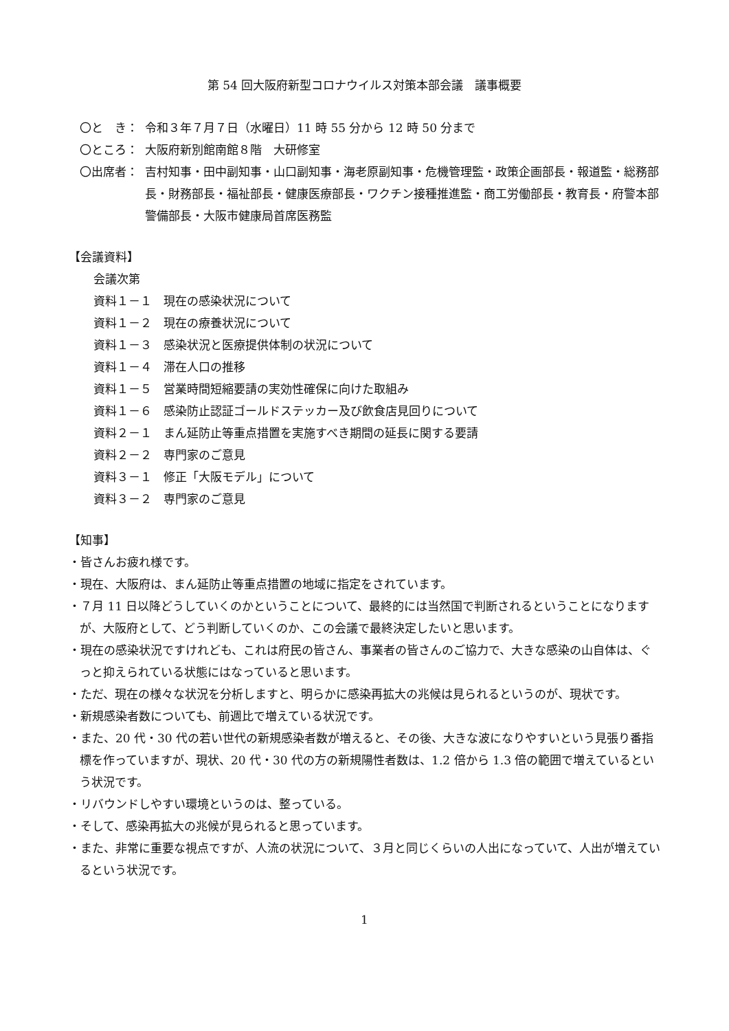第 54 回大阪府新型コロナウイルス対策本部会議　議事概要
〇と　き： 令和３年７月７日（水曜日）11 時 55 分から 12 時 50 分まで
〇ところ： 大阪府新別館南館８階　大研修室
〇出席者： 吉村知事・田中副知事・山口副知事・海老原副知事・危機管理監・政策企画部長・報道監・総務部長・財務部長・福祉部長・健康医療部長・ワクチン接種推進監・商工労働部長・教育長・府警本部警備部長・大阪市健康局首席医務監
【会議資料】
会議次第
資料１－１　現在の感染状況について
資料１－２　現在の療養状況について
資料１－３　感染状況と医療提供体制の状況について
資料１－４　滞在人口の推移
資料１－５　営業時間短縮要請の実効性確保に向けた取組み
資料１－６　感染防止認証ゴールドステッカー及び飲食店見回りについて
資料２－１　まん延防止等重点措置を実施すべき期間の延長に関する要請
資料２－２　専門家のご意見
資料３－１　修正「大阪モデル」について
資料３－２　専門家のご意見
【知事】
・皆さんお疲れ様です。
・現在、大阪府は、まん延防止等重点措置の地域に指定をされています。
・７月 11 日以降どうしていくのかということについて、最終的には当然国で判断されるということになりますが、大阪府として、どう判断していくのか、この会議で最終決定したいと思います。
・現在の感染状況ですけれども、これは府民の皆さん、事業者の皆さんのご協力で、大きな感染の山自体は、ぐっと抑えられている状態にはなっていると思います。
・ただ、現在の様々な状況を分析しますと、明らかに感染再拡大の兆候は見られるというのが、現状です。
・新規感染者数についても、前週比で増えている状況です。
・また、20 代・30 代の若い世代の新規感染者数が増えると、その後、大きな波になりやすいという見張り番指標を作っていますが、現状、20 代・30 代の方の新規陽性者数は、1.2 倍から 1.3 倍の範囲で増えているという状況です。
・リバウンドしやすい環境というのは、整っている。
・そして、感染再拡大の兆候が見られると思っています。
・また、非常に重要な視点ですが、人流の状況について、３月と同じくらいの人出になっていて、人出が増えているという状況です。
1